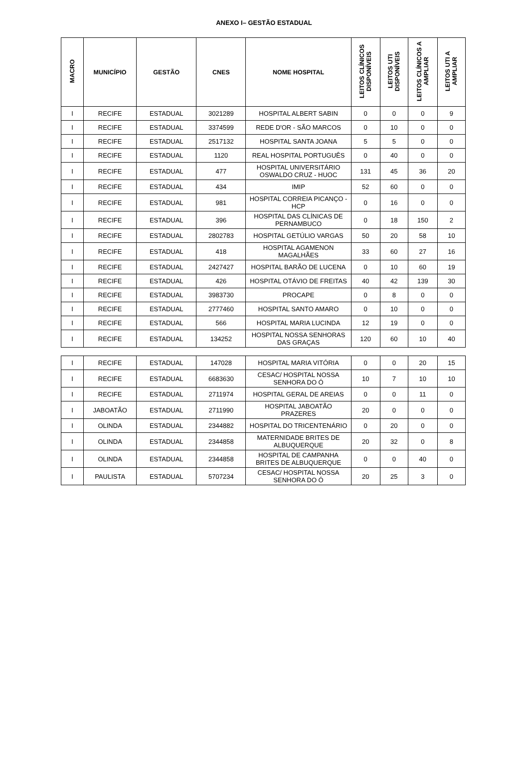ANEXO I– GESTÃO ESTADUAL
| MACRO | MUNICÍPIO | GESTÃO | CNES | NOME HOSPITAL | LEITOS CLÍNICOS DISPONÍVEIS | LEITOS UTI DISPONÍVEIS | LEITOS CLÍNICOS A AMPLIAR | LEITOS UTI A AMPLIAR |
| --- | --- | --- | --- | --- | --- | --- | --- | --- |
| I | RECIFE | ESTADUAL | 3021289 | HOSPITAL ALBERT SABIN | 0 | 0 | 0 | 9 |
| I | RECIFE | ESTADUAL | 3374599 | REDE D'OR - SÃO MARCOS | 0 | 10 | 0 | 0 |
| I | RECIFE | ESTADUAL | 2517132 | HOSPITAL SANTA JOANA | 5 | 5 | 0 | 0 |
| I | RECIFE | ESTADUAL | 1120 | REAL HOSPITAL PORTUGUÊS | 0 | 40 | 0 | 0 |
| I | RECIFE | ESTADUAL | 477 | HOSPITAL UNIVERSITÁRIO OSWALDO CRUZ - HUOC | 131 | 45 | 36 | 20 |
| I | RECIFE | ESTADUAL | 434 | IMIP | 52 | 60 | 0 | 0 |
| I | RECIFE | ESTADUAL | 981 | HOSPITAL CORREIA PICANÇO - HCP | 0 | 16 | 0 | 0 |
| I | RECIFE | ESTADUAL | 396 | HOSPITAL DAS CLÍNICAS DE PERNAMBUCO | 0 | 18 | 150 | 2 |
| I | RECIFE | ESTADUAL | 2802783 | HOSPITAL GETÚLIO VARGAS | 50 | 20 | 58 | 10 |
| I | RECIFE | ESTADUAL | 418 | HOSPITAL AGAMENON MAGALHÃES | 33 | 60 | 27 | 16 |
| I | RECIFE | ESTADUAL | 2427427 | HOSPITAL BARÃO DE LUCENA | 0 | 10 | 60 | 19 |
| I | RECIFE | ESTADUAL | 426 | HOSPITAL OTÁVIO DE FREITAS | 40 | 42 | 139 | 30 |
| I | RECIFE | ESTADUAL | 3983730 | PROCAPE | 0 | 8 | 0 | 0 |
| I | RECIFE | ESTADUAL | 2777460 | HOSPITAL SANTO AMARO | 0 | 10 | 0 | 0 |
| I | RECIFE | ESTADUAL | 566 | HOSPITAL MARIA LUCINDA | 12 | 19 | 0 | 0 |
| I | RECIFE | ESTADUAL | 134252 | HOSPITAL NOSSA SENHORAS DAS GRAÇAS | 120 | 60 | 10 | 40 |
| I | RECIFE | ESTADUAL | 147028 | HOSPITAL MARIA VITÓRIA | 0 | 0 | 20 | 15 |
| I | RECIFE | ESTADUAL | 6683630 | CESAC/ HOSPITAL NOSSA SENHORA DO Ó | 10 | 7 | 10 | 10 |
| I | RECIFE | ESTADUAL | 2711974 | HOSPITAL GERAL DE AREIAS | 0 | 0 | 11 | 0 |
| I | JABOATÃO | ESTADUAL | 2711990 | HOSPITAL JABOATÃO PRAZERES | 20 | 0 | 0 | 0 |
| I | OLINDA | ESTADUAL | 2344882 | HOSPITAL DO TRICENTENÁRIO | 0 | 20 | 0 | 0 |
| I | OLINDA | ESTADUAL | 2344858 | MATERNIDADE BRITES DE ALBUQUERQUE | 20 | 32 | 0 | 8 |
| I | OLINDA | ESTADUAL | 2344858 | HOSPITAL DE CAMPANHA BRITES DE ALBUQUERQUE | 0 | 0 | 40 | 0 |
| I | PAULISTA | ESTADUAL | 5707234 | CESAC/ HOSPITAL NOSSA SENHORA DO Ó | 20 | 25 | 3 | 0 |